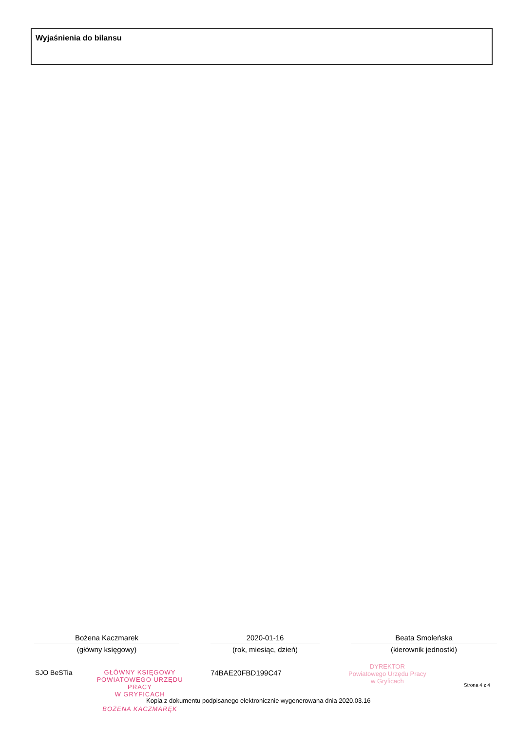Wyjaśnienia do bilansu
Bożena Kaczmarek
(główny księgowy)
2020-01-16
(rok, miesiąc, dzień)
Beata Smoleńska
(kierownik jednostki)
SJO BeSTia GŁÓWNY KSIĘGOWY
POWIATOWEGO URZĘDU PRACY
W GRYFICACH
BOŻENA KACZMARĘK
74BAE20FBD199C47
DYREKTOR
Powiatowego Urzędu Pracy
w Gryficach
Strona 4 z 4
Kopia z dokumentu podpisanego elektronicznie wygenerowana dnia 2020.03.16